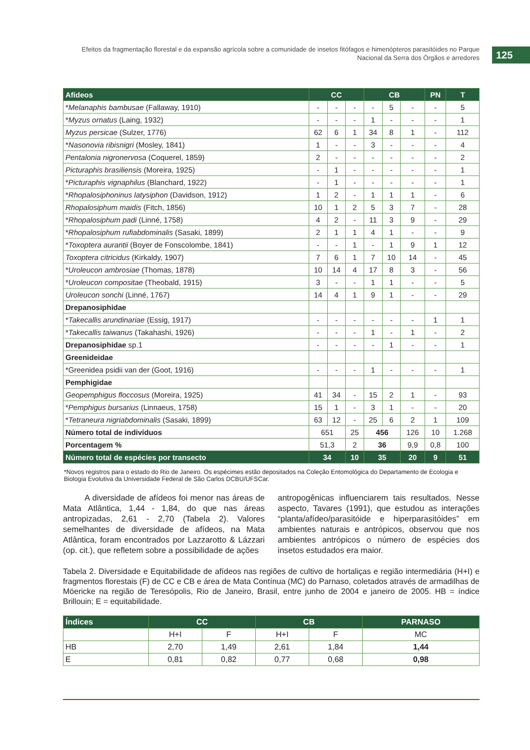Efeitos da fragmentação florestal e da expansão agrícola sobre a comunidade de insetos fitófagos e himenópteros parasitóides no Parque Nacional da Serra dos Órgãos e arredores
125
| Afídeos | CC | | | CB | | | PN | T |
| --- | --- | --- | --- | --- | --- | --- | --- | --- |
| * Melanaphis bambusae (Fallaway, 1910) | - | - | - | - | 5 | - | - | 5 |
| * Myzus ornatus (Laing, 1932) | - | - | - | 1 | - | - | - | 1 |
| Myzus persicae (Sulzer, 1776) | 62 | 6 | 1 | 34 | 8 | 1 | - | 112 |
| * Nasonovia ribisnigri (Mosley, 1841) | 1 | - | - | 3 | - | - | - | 4 |
| Pentalonia nigronervosa (Coquerel, 1859) | 2 | - | - | - | - | - | - | 2 |
| Picturaphis brasiliensis (Moreira, 1925) | - | 1 | - | - | - | - | - | 1 |
| * Picturaphis vignaphilus (Blanchard, 1922) | - | 1 | - | - | - | - | - | 1 |
| * Rhopalosiphoninus latysiphon (Davidson, 1912) | 1 | 2 | - | 1 | 1 | 1 | - | 6 |
| Rhopalosiphum maidis (Fitch, 1856) | 10 | 1 | 2 | 5 | 3 | 7 | - | 28 |
| * Rhopalosiphum padi (Linné, 1758) | 4 | 2 | - | 11 | 3 | 9 | - | 29 |
| * Rhopalosiphum rufiabdominalis (Sasaki, 1899) | 2 | 1 | 1 | 4 | 1 | - | - | 9 |
| * Toxoptera aurantii (Boyer de Fonscolombe, 1841) | - | - | 1 | - | 1 | 9 | 1 | 12 |
| Toxoptera citricidus (Kirkaldy, 1907) | 7 | 6 | 1 | 7 | 10 | 14 | - | 45 |
| * Uroleucon ambrosiae (Thomas, 1878) | 10 | 14 | 4 | 17 | 8 | 3 | - | 56 |
| * Uroleucon compositae (Theobald, 1915) | 3 | - | - | 1 | 1 | - | - | 5 |
| Uroleucon sonchi (Linné, 1767) | 14 | 4 | 1 | 9 | 1 | - | - | 29 |
| Drepanosiphidae | | | | | | | | |
| * Takecallis arundinariae (Essig, 1917) | - | - | - | - | - | - | 1 | 1 |
| * Takecallis taiwanus (Takahashi, 1926) | - | - | - | 1 | - | 1 | - | 2 |
| Drepanosiphidae sp.1 | - | - | - | - | 1 | - | - | 1 |
| Greenideidae | | | | | | | | |
| *Greenidea psidii van der (Goot, 1916) | - | - | - | 1 | - | - | - | 1 |
| Pemphigidae | | | | | | | | |
| Geopemphigus floccosus (Moreira, 1925) | 41 | 34 | - | 15 | 2 | 1 | - | 93 |
| * Pemphigus bursarius (Linnaeus, 1758) | 15 | 1 | - | 3 | 1 | - | - | 20 |
| * Tetraneura nigriabdominalis (Sasaki, 1899) | 63 | 12 | - | 25 | 6 | 2 | 1 | 109 |
| Número total de indivíduos | 651 | | 25 | 456 | | 126 | 10 | 1.268 |
| Porcentagem % | 51,3 | | 2 | 36 | | 9,9 | 0,8 | 100 |
| Número total de espécies por transecto | 34 | | 10 | 35 | | 20 | 9 | 51 |
*Novos registros para o estado do Rio de Janeiro. Os espécimes estão depositados na Coleção Entomológica do Departamento de Ecologia e Biologia Evolutiva da Universidade Federal de São Carlos DCBU/UFSCar.
A diversidade de afídeos foi menor nas áreas de Mata Atlântica, 1,44 - 1,84, do que nas áreas antropizadas, 2,61 - 2,70 (Tabela 2). Valores semelhantes de diversidade de afídeos, na Mata Atlântica, foram encontrados por Lazzarotto & Lázzari (op. cit.), que refletem sobre a possibilidade de ações
antropogênicas influenciarem tais resultados. Nesse aspecto, Tavares (1991), que estudou as interações “planta/afídeo/parasitóide e hiperparasitóides” em ambientes naturais e antrópicos, observou que nos ambientes antrópicos o número de espécies dos insetos estudados era maior.
Tabela 2. Diversidade e Equitabilidade de afídeos nas regiões de cultivo de hortaliças e região intermediária (H+I) e fragmentos florestais (F) de CC e CB e área de Mata Contínua (MC) do Parnaso, coletados através de armadilhas de Möericke na região de Teresópolis, Rio de Janeiro, Brasil, entre junho de 2004 e janeiro de 2005. HB = índice Brillouin; E = equitabilidade.
| Índices | CC | | CB | | PARNASO |
| --- | --- | --- | --- | --- | --- |
| | H+I | F | H+I | F | MC |
| HB | 2,70 | 1,49 | 2,61 | 1,84 | 1,44 |
| E | 0,81 | 0,82 | 0,77 | 0,68 | 0,98 |